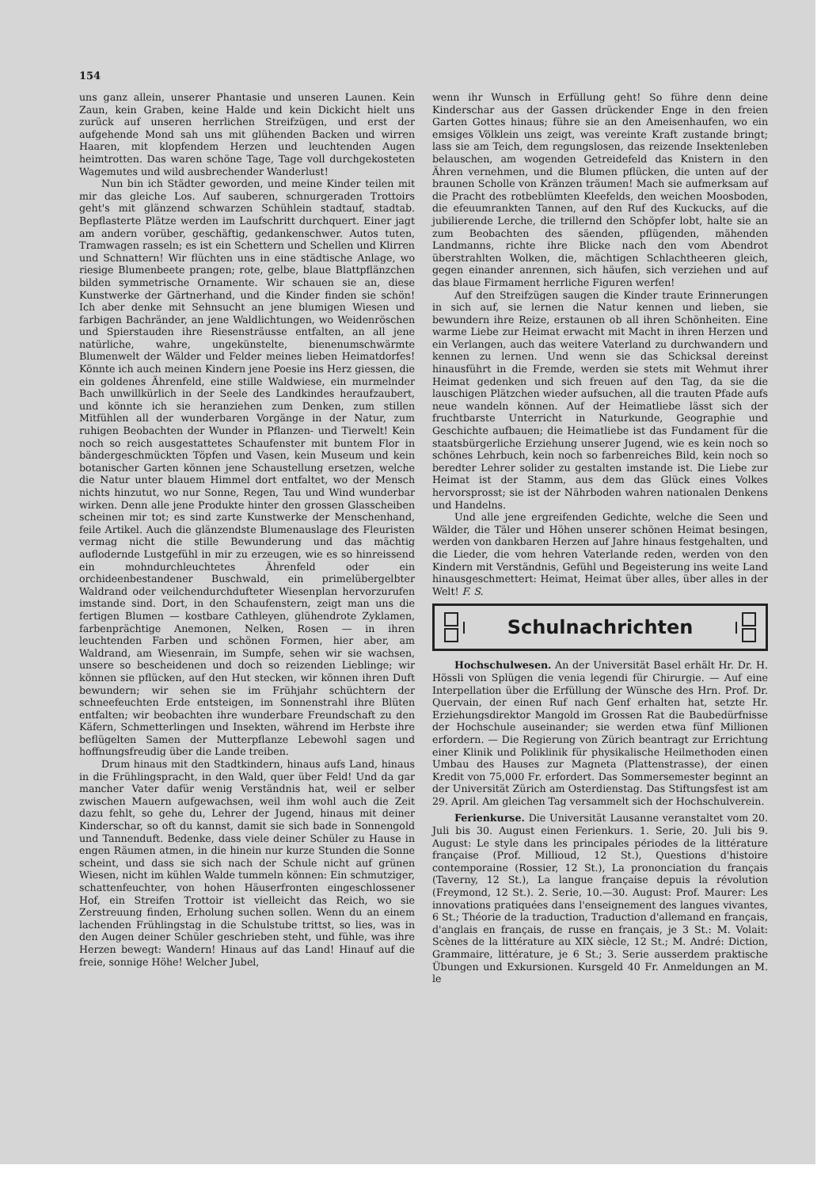154
uns ganz allein, unserer Phantasie und unseren Launen. Kein Zaun, kein Graben, keine Halde und kein Dickicht hielt uns zurück auf unseren herrlichen Streifzügen, und erst der aufgehende Mond sah uns mit glühenden Backen und wirren Haaren, mit klopfendem Herzen und leuchtenden Augen heimtrotten. Das waren schöne Tage, Tage voll durchgekosteten Wagemutes und wild ausbrechender Wanderlust!
Nun bin ich Städter geworden, und meine Kinder teilen mit mir das gleiche Los. Auf sauberen, schnurgeraden Trottoirs geht's mit glänzend schwarzen Schühlein stadtauf, stadtab. Bepflasterte Plätze werden im Laufschritt durchquert. Einer jagt am andern vorüber, geschäftig, gedankenschwer. Autos tuten, Tramwagen rasseln; es ist ein Schettern und Schellen und Klirren und Schnattern! Wir flüchten uns in eine städtische Anlage, wo riesige Blumenbeete prangen; rote, gelbe, blaue Blattpflänzchen bilden symmetrische Ornamente. Wir schauen sie an, diese Kunstwerke der Gärtnerhand, und die Kinder finden sie schön! Ich aber denke mit Sehnsucht an jene blumigen Wiesen und farbigen Bachränder, an jene Waldlichtungen, wo Weidenröschen und Spierstauden ihre Riesensträusse entfalten, an all jene natürliche, wahre, ungekünstelte, bienenumschwärmte Blumenwelt der Wälder und Felder meines lieben Heimatdorfes! Könnte ich auch meinen Kindern jene Poesie ins Herz giessen, die ein goldenes Ährenfeld, eine stille Waldwiese, ein murmelnder Bach unwillkürlich in der Seele des Landkindes heraufzaubert, und könnte ich sie heranziehen zum Denken, zum stillen Mitfühlen all der wunderbaren Vorgänge in der Natur, zum ruhigen Beobachten der Wunder in Pflanzen- und Tierwelt! Kein noch so reich ausgestattetes Schaufenster mit buntem Flor in bändergeschmückten Töpfen und Vasen, kein Museum und kein botanischer Garten können jene Schaustellung ersetzen, welche die Natur unter blauem Himmel dort entfaltet, wo der Mensch nichts hinzutut, wo nur Sonne, Regen, Tau und Wind wunderbar wirken. Denn alle jene Produkte hinter den grossen Glasscheiben scheinen mir tot; es sind zarte Kunstwerke der Menschenhand, feile Artikel. Auch die glänzendste Blumenauslage des Fleuristen vermag nicht die stille Bewunderung und das mächtig auflodernde Lustgefühl in mir zu erzeugen, wie es so hinreissend ein mohndurchleuchtetes Ährenfeld oder ein orchideenbestandener Buschwald, ein primelübergelbter Waldrand oder veilchendurchdufteter Wiesenplan hervorzurufen imstande sind. Dort, in den Schaufenstern, zeigt man uns die fertigen Blumen — kostbare Cathleyen, glühendrote Zyklamen, farbenprächtige Anemonen, Nelken, Rosen — in ihren leuchtenden Farben und schönen Formen, hier aber, am Waldrand, am Wiesenrain, im Sumpfe, sehen wir sie wachsen, unsere so bescheidenen und doch so reizenden Lieblinge; wir können sie pflücken, auf den Hut stecken, wir können ihren Duft bewundern; wir sehen sie im Frühjahr schüchtern der schneefeuchten Erde entsteigen, im Sonnenstrahl ihre Blüten entfalten; wir beobachten ihre wunderbare Freundschaft zu den Käfern, Schmetterlingen und Insekten, während im Herbste ihre beflügelten Samen der Mutterpflanze Lebewohl sagen und hoffnungsfreudig über die Lande treiben.
Drum hinaus mit den Stadtkindern, hinaus aufs Land, hinaus in die Frühlingspracht, in den Wald, quer über Feld! Und da gar mancher Vater dafür wenig Verständnis hat, weil er selber zwischen Mauern aufgewachsen, weil ihm wohl auch die Zeit dazu fehlt, so gehe du, Lehrer der Jugend, hinaus mit deiner Kinderschar, so oft du kannst, damit sie sich bade in Sonnengold und Tannenduft. Bedenke, dass viele deiner Schüler zu Hause in engen Räumen atmen, in die hinein nur kurze Stunden die Sonne scheint, und dass sie sich nach der Schule nicht auf grünen Wiesen, nicht im kühlen Walde tummeln können: Ein schmutziger, schattenfeuchter, von hohen Häuserfronten eingeschlossener Hof, ein Streifen Trottoir ist vielleicht das Reich, wo sie Zerstreuung finden, Erholung suchen sollen. Wenn du an einem lachenden Frühlingstag in die Schulstube trittst, so lies, was in den Augen deiner Schüler geschrieben steht, und fühle, was ihre Herzen bewegt: Wandern! Hinaus auf das Land! Hinauf auf die freie, sonnige Höhe! Welcher Jubel,
wenn ihr Wunsch in Erfüllung geht! So führe denn deine Kinderschar aus der Gassen drückender Enge in den freien Garten Gottes hinaus; führe sie an den Ameisenhaufen, wo ein emsiges Völklein uns zeigt, was vereinte Kraft zustande bringt; lass sie am Teich, dem regungslosen, das reizende Insektenleben belauschen, am wogenden Getreidefeld das Knistern in den Ähren vernehmen, und die Blumen pflücken, die unten auf der braunen Scholle von Kränzen träumen! Mach sie aufmerksam auf die Pracht des rotbeblümten Kleefelds, den weichen Moosboden, die efeuumrankten Tannen, auf den Ruf des Kuckucks, auf die jubilierende Lerche, die trillernd den Schöpfer lobt, halte sie an zum Beobachten des säenden, pflügenden, mähenden Landmanns, richte ihre Blicke nach den vom Abendrot überstrahlten Wolken, die, mächtigen Schlachtheeren gleich, gegen einander anrennen, sich häufen, sich verziehen und auf das blaue Firmament herrliche Figuren werfen!
Auf den Streifzügen saugen die Kinder traute Erinnerungen in sich auf, sie lernen die Natur kennen und lieben, sie bewundern ihre Reize, erstaunen ob all ihren Schönheiten. Eine warme Liebe zur Heimat erwacht mit Macht in ihren Herzen und ein Verlangen, auch das weitere Vaterland zu durchwandern und kennen zu lernen. Und wenn sie das Schicksal dereinst hinausführt in die Fremde, werden sie stets mit Wehmut ihrer Heimat gedenken und sich freuen auf den Tag, da sie die lauschigen Plätzchen wieder aufsuchen, all die trauten Pfade aufs neue wandeln können. Auf der Heimatliebe lässt sich der fruchtbarste Unterricht in Naturkunde, Geographie und Geschichte aufbauen; die Heimatliebe ist das Fundament für die staatsbürgerliche Erziehung unserer Jugend, wie es kein noch so schönes Lehrbuch, kein noch so farbenreiches Bild, kein noch so beredter Lehrer solider zu gestalten imstande ist. Die Liebe zur Heimat ist der Stamm, aus dem das Glück eines Volkes hervorsprosst; sie ist der Nährboden wahren nationalen Denkens und Handelns.
Und alle jene ergreifenden Gedichte, welche die Seen und Wälder, die Täler und Höhen unserer schönen Heimat besingen, werden von dankbaren Herzen auf Jahre hinaus festgehalten, und die Lieder, die vom hehren Vaterlande reden, werden von den Kindern mit Verständnis, Gefühl und Begeisterung ins weite Land hinausgeschmettert: Heimat, Heimat über alles, über alles in der Welt! F. S.
Schulnachrichten
Hochschulwesen. An der Universität Basel erhält Hr. Dr. H. Hössli von Splügen die venia legendi für Chirurgie. — Auf eine Interpellation über die Erfüllung der Wünsche des Hrn. Prof. Dr. Quervain, der einen Ruf nach Genf erhalten hat, setzte Hr. Erziehungsdirektor Mangold im Grossen Rat die Baubedürfnisse der Hochschule auseinander; sie werden etwa fünf Millionen erfordern. — Die Regierung von Zürich beantragt zur Errichtung einer Klinik und Poliklinik für physikalische Heilmethoden einen Umbau des Hauses zur Magneta (Plattenstrasse), der einen Kredit von 75,000 Fr. erfordert. Das Sommersemester beginnt an der Universität Zürich am Osterdienstag. Das Stiftungsfest ist am 29. April. Am gleichen Tag versammelt sich der Hochschulverein.
Ferienkurse. Die Universität Lausanne veranstaltet vom 20. Juli bis 30. August einen Ferienkurs. 1. Serie, 20. Juli bis 9. August: Le style dans les principales périodes de la littérature française (Prof. Millioud, 12 St.), Questions d'histoire contemporaine (Rossier, 12 St.), La prononciation du français (Taverny, 12 St.), La langue française depuis la révolution (Freymond, 12 St.). 2. Serie, 10.—30. August: Prof. Maurer: Les innovations pratiquées dans l'enseignement des langues vivantes, 6 St.; Théorie de la traduction, Traduction d'allemand en français, d'anglais en français, de russe en français, je 3 St.: M. Volait: Scènes de la littérature au XIX siècle, 12 St.; M. André: Diction, Grammaire, littérature, je 6 St.; 3. Serie ausserdem praktische Übungen und Exkursionen. Kursgeld 40 Fr. Anmeldungen an M. le